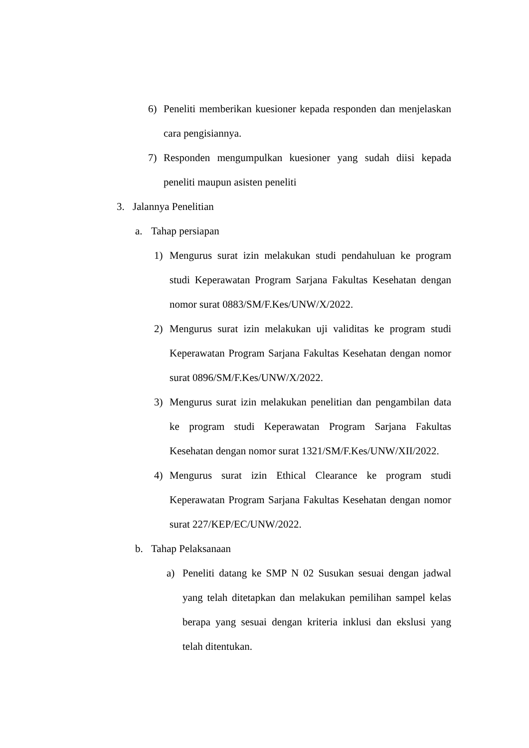6) Peneliti memberikan kuesioner kepada responden dan menjelaskan cara pengisiannya.
7) Responden mengumpulkan kuesioner yang sudah diisi kepada peneliti maupun asisten peneliti
3. Jalannya Penelitian
a. Tahap persiapan
1) Mengurus surat izin melakukan studi pendahuluan ke program studi Keperawatan Program Sarjana Fakultas Kesehatan dengan nomor surat 0883/SM/F.Kes/UNW/X/2022.
2) Mengurus surat izin melakukan uji validitas ke program studi Keperawatan Program Sarjana Fakultas Kesehatan dengan nomor surat 0896/SM/F.Kes/UNW/X/2022.
3) Mengurus surat izin melakukan penelitian dan pengambilan data ke program studi Keperawatan Program Sarjana Fakultas Kesehatan dengan nomor surat 1321/SM/F.Kes/UNW/XII/2022.
4) Mengurus surat izin Ethical Clearance ke program studi Keperawatan Program Sarjana Fakultas Kesehatan dengan nomor surat 227/KEP/EC/UNW/2022.
b. Tahap Pelaksanaan
a) Peneliti datang ke SMP N 02 Susukan sesuai dengan jadwal yang telah ditetapkan dan melakukan pemilihan sampel kelas berapa yang sesuai dengan kriteria inklusi dan ekslusi yang telah ditentukan.